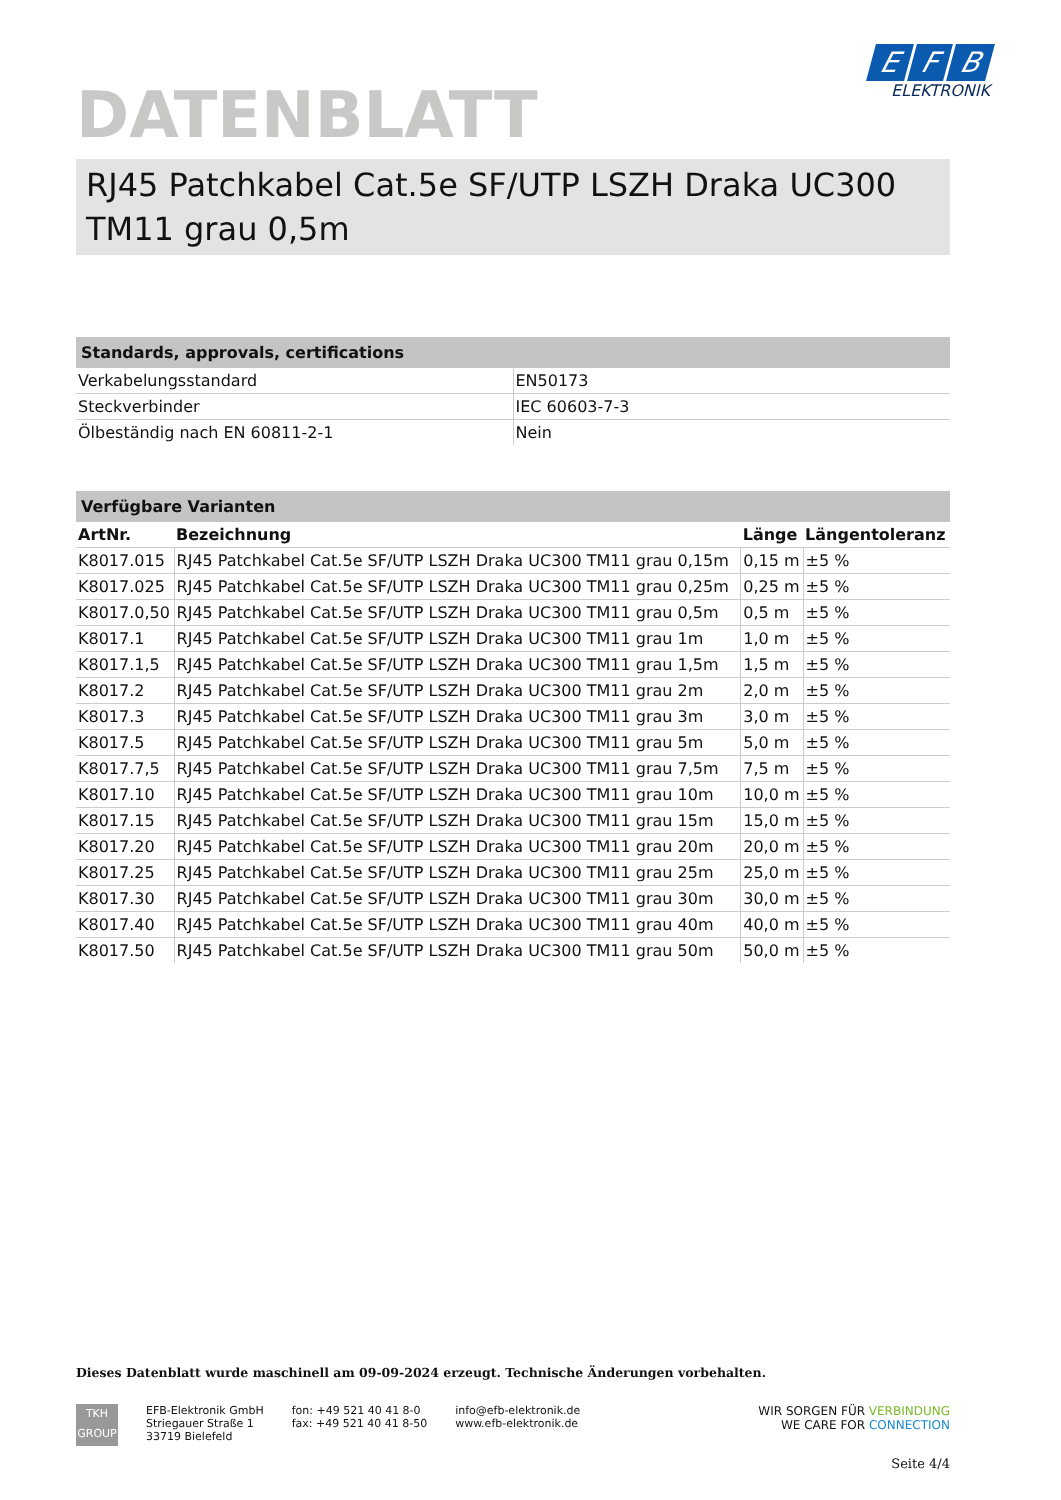DATENBLATT
E F B
ELEKTRONIK
RJ45 Patchkabel Cat.5e SF/UTP LSZH Draka UC300 TM11 grau 0,5m
Standards, approvals, certifications
| Verkabelungsstandard | EN50173 |
| Steckverbinder | IEC 60603-7-3 |
| Ölbeständig nach EN 60811-2-1 | Nein |
Verfügbare Varianten
| ArtNr. | Bezeichnung | Länge | Längentoleranz |
| --- | --- | --- | --- |
| K8017.015 | RJ45 Patchkabel Cat.5e SF/UTP LSZH Draka UC300 TM11 grau 0,15m | 0,15 m | ±5 % |
| K8017.025 | RJ45 Patchkabel Cat.5e SF/UTP LSZH Draka UC300 TM11 grau 0,25m | 0,25 m | ±5 % |
| K8017.0,50 | RJ45 Patchkabel Cat.5e SF/UTP LSZH Draka UC300 TM11 grau 0,5m | 0,5 m | ±5 % |
| K8017.1 | RJ45 Patchkabel Cat.5e SF/UTP LSZH Draka UC300 TM11 grau 1m | 1,0 m | ±5 % |
| K8017.1,5 | RJ45 Patchkabel Cat.5e SF/UTP LSZH Draka UC300 TM11 grau 1,5m | 1,5 m | ±5 % |
| K8017.2 | RJ45 Patchkabel Cat.5e SF/UTP LSZH Draka UC300 TM11 grau 2m | 2,0 m | ±5 % |
| K8017.3 | RJ45 Patchkabel Cat.5e SF/UTP LSZH Draka UC300 TM11 grau 3m | 3,0 m | ±5 % |
| K8017.5 | RJ45 Patchkabel Cat.5e SF/UTP LSZH Draka UC300 TM11 grau 5m | 5,0 m | ±5 % |
| K8017.7,5 | RJ45 Patchkabel Cat.5e SF/UTP LSZH Draka UC300 TM11 grau 7,5m | 7,5 m | ±5 % |
| K8017.10 | RJ45 Patchkabel Cat.5e SF/UTP LSZH Draka UC300 TM11 grau 10m | 10,0 m | ±5 % |
| K8017.15 | RJ45 Patchkabel Cat.5e SF/UTP LSZH Draka UC300 TM11 grau 15m | 15,0 m | ±5 % |
| K8017.20 | RJ45 Patchkabel Cat.5e SF/UTP LSZH Draka UC300 TM11 grau 20m | 20,0 m | ±5 % |
| K8017.25 | RJ45 Patchkabel Cat.5e SF/UTP LSZH Draka UC300 TM11 grau 25m | 25,0 m | ±5 % |
| K8017.30 | RJ45 Patchkabel Cat.5e SF/UTP LSZH Draka UC300 TM11 grau 30m | 30,0 m | ±5 % |
| K8017.40 | RJ45 Patchkabel Cat.5e SF/UTP LSZH Draka UC300 TM11 grau 40m | 40,0 m | ±5 % |
| K8017.50 | RJ45 Patchkabel Cat.5e SF/UTP LSZH Draka UC300 TM11 grau 50m | 50,0 m | ±5 % |
Dieses Datenblatt wurde maschinell am 09-09-2024 erzeugt. Technische Änderungen vorbehalten.
TKH
GROUP
EFB-Elektronik GmbH
Striegauer Straße 1
33719 Bielefeld
fon: +49 521 40 41 8-0
fax: +49 521 40 41 8-50
info@efb-elektronik.de
www.efb-elektronik.de
WIR SORGEN FÜR VERBINDUNG
WE CARE FOR CONNECTION
Seite 4/4